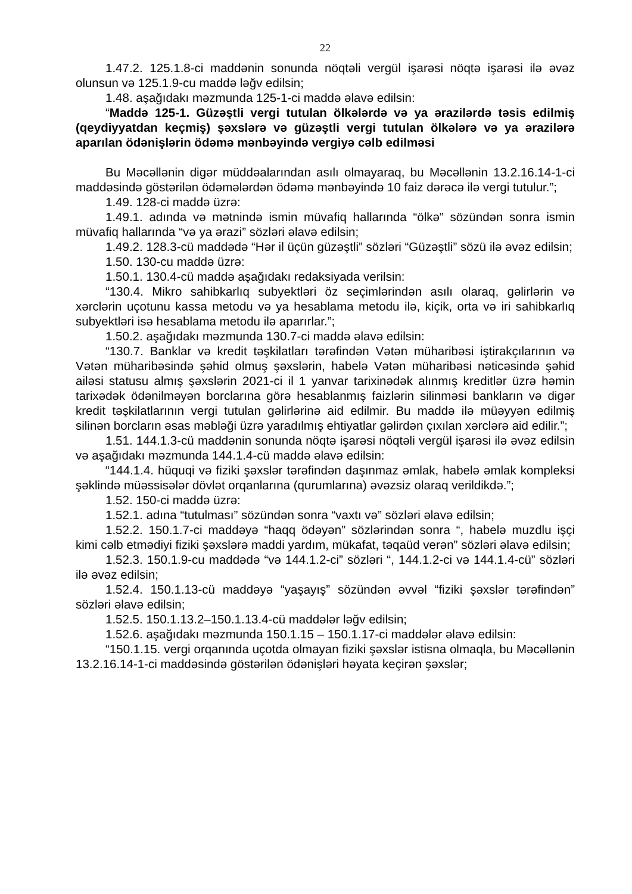22
1.47.2. 125.1.8-ci maddənin sonunda nöqtəli vergül işarəsi nöqtə işarəsi ilə əvəz olunsun və 125.1.9-cu maddə ləğv edilsin;
1.48. aşağıdakı məzmunda 125-1-ci maddə əlavə edilsin:
“Maddə 125-1. Güzəştli vergi tutulan ölkələrdə və ya ərazilərdə təsis edilmiş (qeydiyyatdan keçmiş) şəxslərə və güzəştli vergi tutulan ölkələrə və ya ərazilərə aparılan ödənişlərin ödəmə mənbəyində vergiyə cəlb edilməsi
Bu Məcəllənin digər müddəalarından asılı olmayaraq, bu Məcəllənin 13.2.16.14-1-ci maddəsində göstərilən ödəmələrdən ödəmə mənbəyində 10 faiz dərəcə ilə vergi tutulur.”;
1.49. 128-ci maddə üzrə:
1.49.1. adında və mətnində ismin müvafiq hallarında “ölkə” sözündən sonra ismin müvafiq hallarında “və ya ərazi” sözləri əlavə edilsin;
1.49.2. 128.3-cü maddədə “Hər il üçün güzəştli” sözləri “Güzəştli” sözü ilə əvəz edilsin;
1.50. 130-cu maddə üzrə:
1.50.1. 130.4-cü maddə aşağıdakı redaksiyada verilsin:
“130.4. Mikro sahibkarlıq subyektləri öz seçimlərindən asılı olaraq, gəlirlərin və xərclərin uçotunu kassa metodu və ya hesablama metodu ilə, kiçik, orta və iri sahibkarlıq subyektləri isə hesablama metodu ilə aparırlar.”;
1.50.2. aşağıdakı məzmunda 130.7-ci maddə əlavə edilsin:
“130.7. Banklar və kredit təşkilatları tərəfindən Vətən müharibəsi iştirakçılarının və Vətən müharibəsində şəhid olmuş şəxslərin, habelə Vətən müharibəsi nəticəsində şəhid ailəsi statusu almış şəxslərin 2021-ci il 1 yanvar tarixinədək alınmış kreditlər üzrə həmin tarixədək ödənilməyən borclarına görə hesablanmış faizlərin silinməsi bankların və digər kredit təşkilatlarının vergi tutulan gəlirlərinə aid edilmir. Bu maddə ilə müəyyən edilmiş silinən borcların əsas məbləği üzrə yaradılmış ehtiyatlar gəlirdən çıxılan xərclərə aid edilir.”;
1.51. 144.1.3-cü maddənin sonunda nöqtə işarəsi nöqtəli vergül işarəsi ilə əvəz edilsin və aşağıdakı məzmunda 144.1.4-cü maddə əlavə edilsin:
“144.1.4. hüquqi və fiziki şəxslər tərəfindən daşınmaz əmlak, habelə əmlak kompleksi şəklində müəssisələr dövlət orqanlarına (qurumlarına) əvəzsiz olaraq verildikdə.”;
1.52. 150-ci maddə üzrə:
1.52.1. adına “tutulması” sözündən sonra “vaxtı və” sözləri əlavə edilsin;
1.52.2. 150.1.7-ci maddəyə “haqq ödəyən” sözlərindən sonra “, habelə muzdlu işçi kimi cəlb etmədiyi fiziki şəxslərə maddi yardım, mükafat, təqaüd verən” sözləri əlavə edilsin;
1.52.3. 150.1.9-cu maddədə “və 144.1.2-ci” sözləri “, 144.1.2-ci və 144.1.4-cü” sözləri ilə əvəz edilsin;
1.52.4. 150.1.13-cü maddəyə “yaşayış” sözündən əvvəl “fiziki şəxslər tərəfindən” sözləri əlavə edilsin;
1.52.5. 150.1.13.2–150.1.13.4-cü maddələr ləğv edilsin;
1.52.6. aşağıdakı məzmunda 150.1.15 – 150.1.17-ci maddələr əlavə edilsin:
“150.1.15. vergi orqanında uçotda olmayan fiziki şəxslər istisna olmaqla, bu Məcəllənin 13.2.16.14-1-ci maddəsində göstərilən ödənişləri həyata keçirən şəxslər;